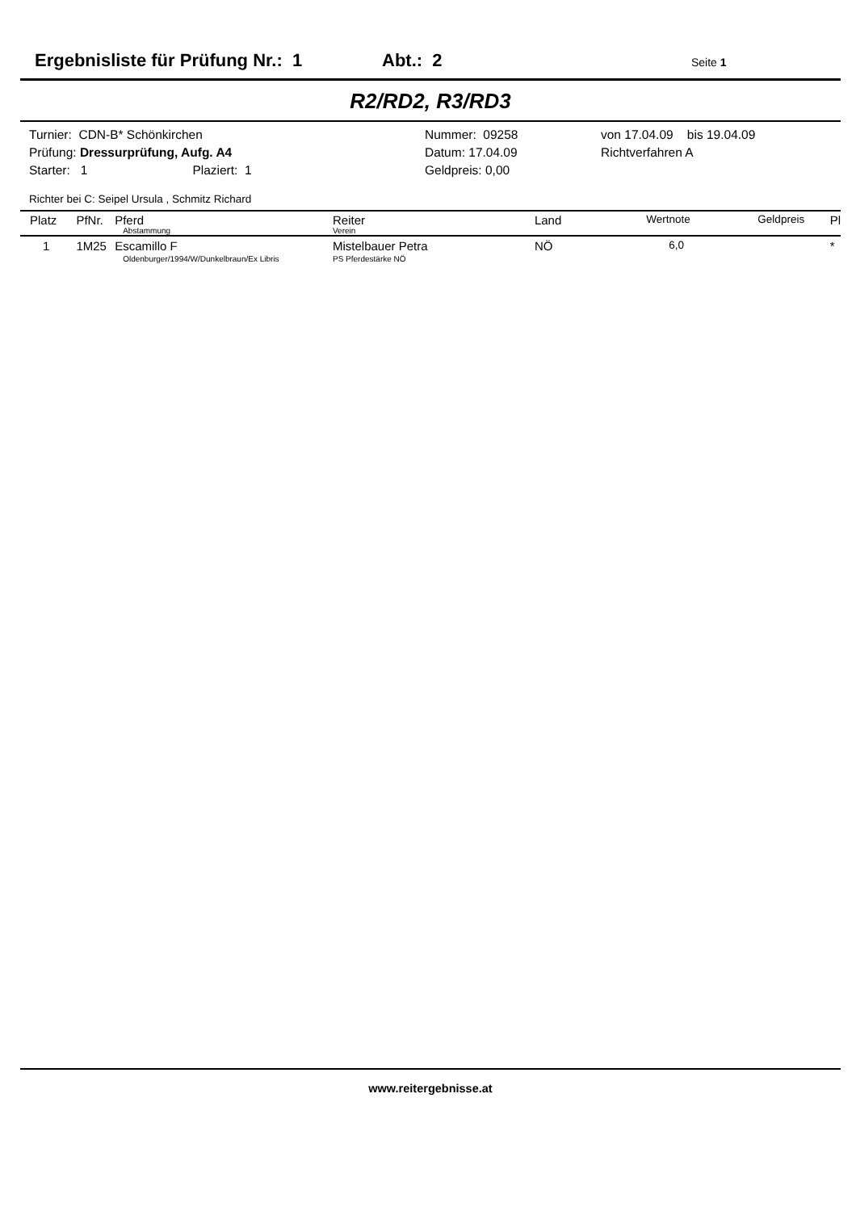Ergebnisliste für Prüfung Nr.: 1 Abt.: 2 Seite 1
R2/RD2, R3/RD3
| Turnier: CDN-B* Schönkirchen | Nummer: 09258 | von 17.04.09 bis 19.04.09 |
| Prüfung: Dressurprüfung, Aufg. A4 | Datum: 17.04.09 | Richtverfahren A |
| Starter: 1 Plaziert: 1 | Geldpreis: 0,00 | |
Richter bei C: Seipel Ursula , Schmitz Richard
| Platz | PfNr. | Pferd Abstammung | Reiter Verein | Land | Wertnote | Geldpreis | Pl |
| --- | --- | --- | --- | --- | --- | --- | --- |
| 1 | 1M25 | Escamillo F Oldenburger/1994/W/Dunkelbraun/Ex Libris | Mistelbauer Petra PS Pferdestärke NÖ | NÖ | 6,0 | | * |
www.reitergebnisse.at